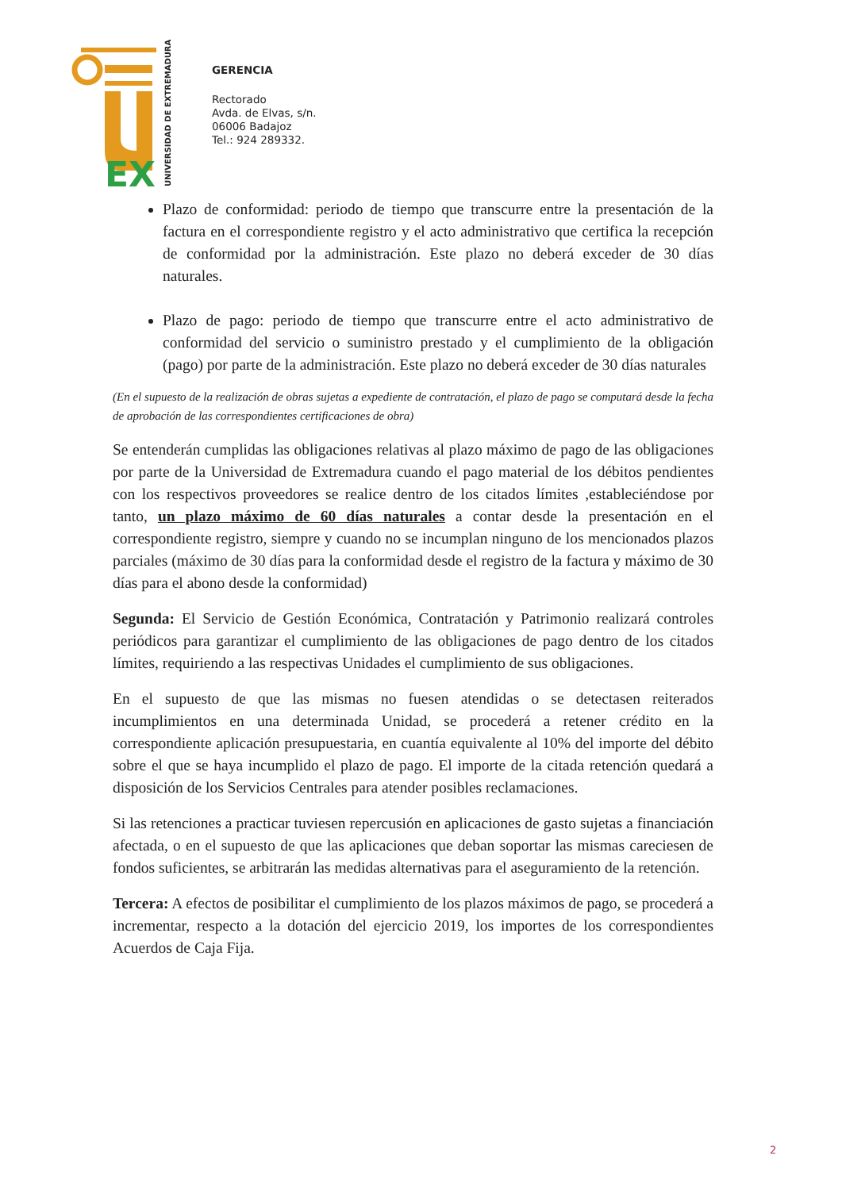EX
UNIVERSIDAD DE EXTREMADURA
GERENCIA
Rectorado
Avda. de Elvas, s/n.
06006 Badajoz
Tel.: 924 289332.
Plazo de conformidad: periodo de tiempo que transcurre entre la presentación de la factura en el correspondiente registro y el acto administrativo que certifica la recepción de conformidad por la administración. Este plazo no deberá exceder de 30 días naturales.
Plazo de pago: periodo de tiempo que transcurre entre el acto administrativo de conformidad del servicio o suministro prestado y el cumplimiento de la obligación (pago) por parte de la administración. Este plazo no deberá exceder de 30 días naturales
(En el supuesto de la realización de obras sujetas a expediente de contratación, el plazo de pago se computará desde la fecha de aprobación de las correspondientes certificaciones de obra)
Se entenderán cumplidas las obligaciones relativas al plazo máximo de pago de las obligaciones por parte de la Universidad de Extremadura cuando el pago material de los débitos pendientes con los respectivos proveedores se realice dentro de los citados límites ,estableciéndose por tanto, un plazo máximo de 60 días naturales a contar desde la presentación en el correspondiente registro, siempre y cuando no se incumplan ninguno de los mencionados plazos parciales (máximo de 30 días para la conformidad desde el registro de la factura y máximo de 30 días para el abono desde la conformidad)
Segunda: El Servicio de Gestión Económica, Contratación y Patrimonio realizará controles periódicos para garantizar el cumplimiento de las obligaciones de pago dentro de los citados límites, requiriendo a las respectivas Unidades el cumplimiento de sus obligaciones.
En el supuesto de que las mismas no fuesen atendidas o se detectasen reiterados incumplimientos en una determinada Unidad, se procederá a retener crédito en la correspondiente aplicación presupuestaria, en cuantía equivalente al 10% del importe del débito sobre el que se haya incumplido el plazo de pago. El importe de la citada retención quedará a disposición de los Servicios Centrales para atender posibles reclamaciones.
Si las retenciones a practicar tuviesen repercusión en aplicaciones de gasto sujetas a financiación afectada, o en el supuesto de que las aplicaciones que deban soportar las mismas careciesen de fondos suficientes, se arbitrarán las medidas alternativas para el aseguramiento de la retención.
Tercera: A efectos de posibilitar el cumplimiento de los plazos máximos de pago, se procederá a incrementar, respecto a la dotación del ejercicio 2019, los importes de los correspondientes Acuerdos de Caja Fija.
2